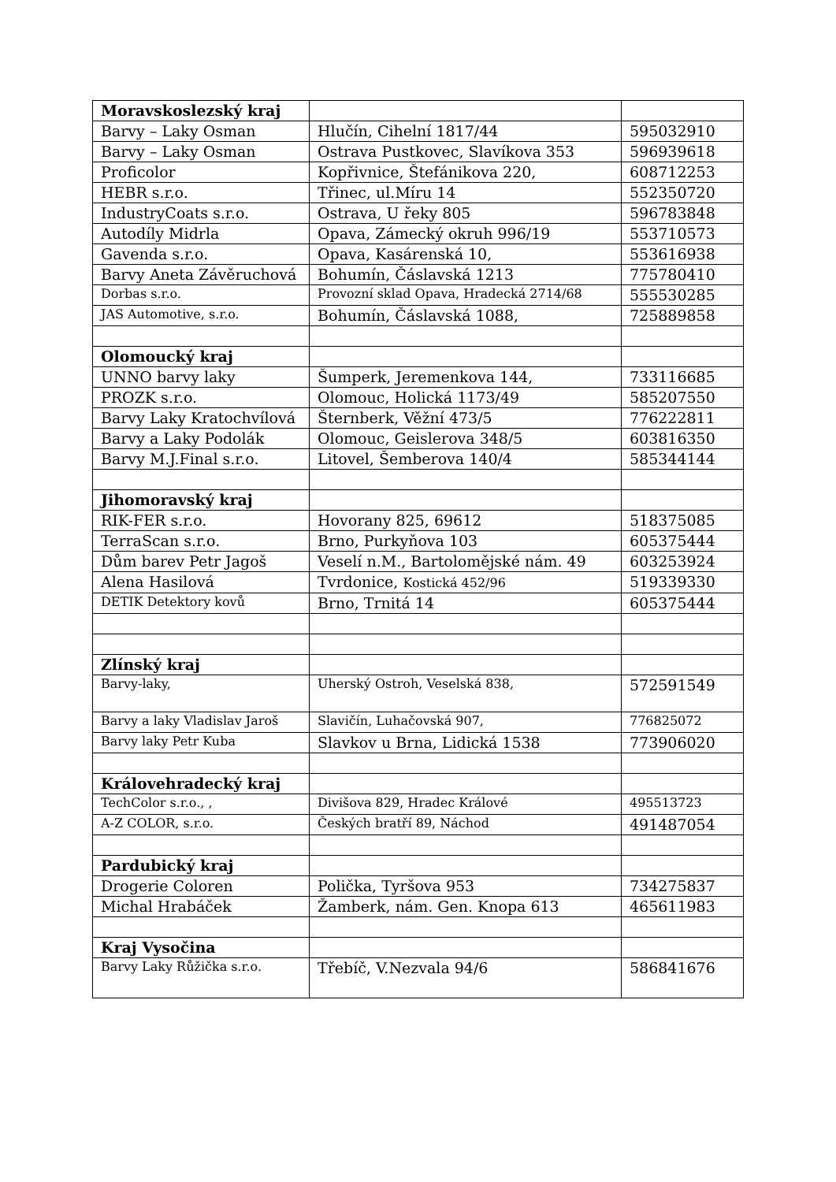| Moravskoslezský kraj | | |
| Barvy – Laky Osman | Hlučín, Cihelní 1817/44 | 595032910 |
| Barvy – Laky Osman | Ostrava Pustkovec, Slavíkova 353 | 596939618 |
| Proficolor | Kopřivnice, Štefánikova 220, | 608712253 |
| HEBR s.r.o. | Třinec, ul.Míru 14 | 552350720 |
| IndustryCoats s.r.o. | Ostrava, U řeky 805 | 596783848 |
| Autodíly Midrla | Opava, Zámecký okruh 996/19 | 553710573 |
| Gavenda s.r.o. | Opava, Kasárenská 10, | 553616938 |
| Barvy Aneta Závěruchová | Bohumín, Čáslavská 1213 | 775780410 |
| Dorbas s.r.o. | Provozní sklad Opava, Hradecká 2714/68 | 555530285 |
| JAS Automotive, s.r.o. | Bohumín, Čáslavská 1088, | 725889858 |
| Olomoucký kraj | | |
| UNNO barvy laky | Šumperk, Jeremenkova 144, | 733116685 |
| PROZK s.r.o. | Olomouc, Holická 1173/49 | 585207550 |
| Barvy Laky Kratochvílová | Šternberk, Věžní 473/5 | 776222811 |
| Barvy a Laky Podolák | Olomouc, Geislerova 348/5 | 603816350 |
| Barvy M.J.Final s.r.o. | Litovel, Šemberova 140/4 | 585344144 |
| Jihomoravský kraj | | |
| RIK-FER s.r.o. | Hovorany 825, 69612 | 518375085 |
| TerraScan s.r.o. | Brno, Purkyňova 103 | 605375444 |
| Dům barev Petr Jagoš | Veselí n.M., Bartolomějské nám. 49 | 603253924 |
| Alena Hasilová | Tvrdonice, Kostická 452/96 | 519339330 |
| DETIK Detektory kovů | Brno, Trnitá 14 | 605375444 |
| Zlínský kraj | | |
| Barvy-laky, | Uherský Ostroh, Veselská 838, | 572591549 |
| Barvy a laky Vladislav Jaroš | Slavičín, Luhačovská 907, | 776825072 |
| Barvy laky Petr Kuba | Slavkov u Brna, Lidická 1538 | 773906020 |
| Královehradecký kraj | | |
| TechColor s.r.o., , | Divišova 829, Hradec Králové | 495513723 |
| A-Z COLOR, s.r.o. | Českých bratří 89, Náchod | 491487054 |
| Pardubický kraj | | |
| Drogerie Coloren | Polička, Tyršova 953 | 734275837 |
| Michal Hrabáček | Žamberk, nám. Gen. Knopa 613 | 465611983 |
| Kraj Vysočina | | |
| Barvy Laky Růžička s.r.o. | Třebíč, V.Nezvala 94/6 | 586841676 |